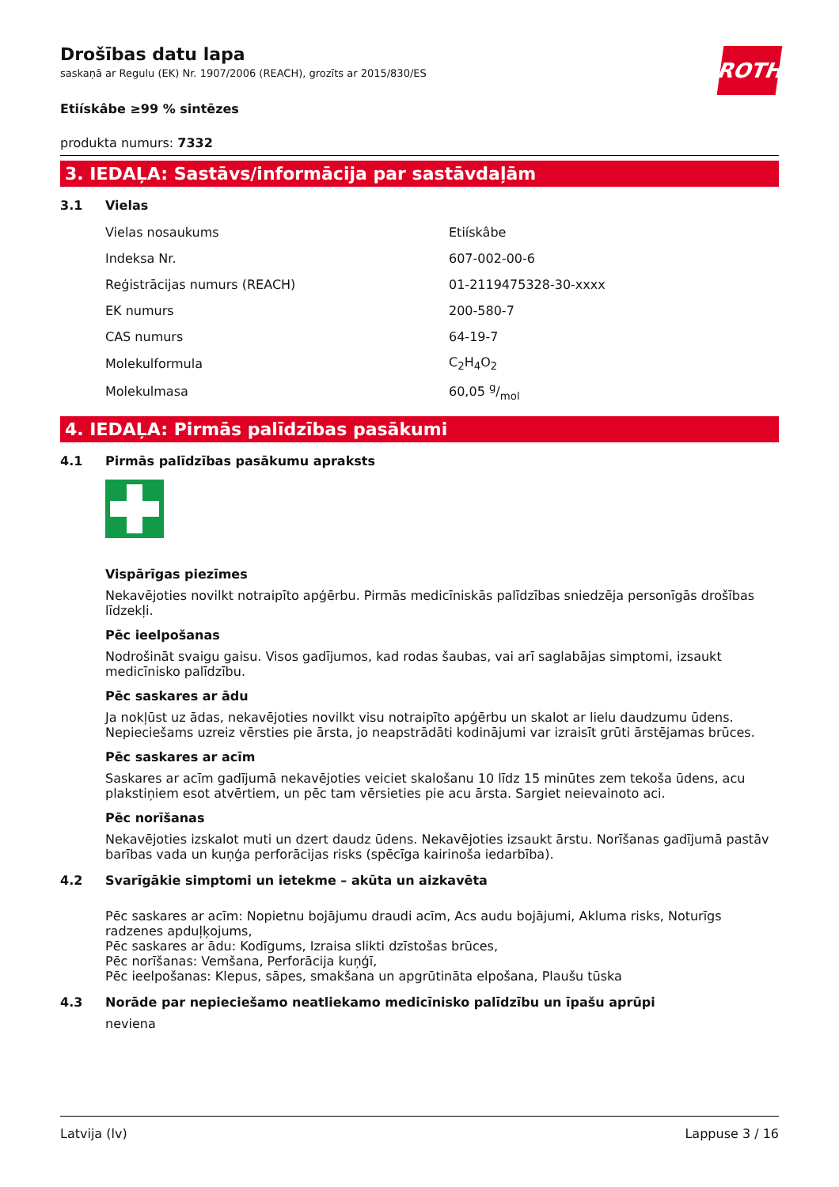ROTH
Drošības datu lapa
saskaņā ar Regulu (EK) Nr. 1907/2006 (REACH), grozīts ar 2015/830/ES
Etiískâbe ≥99 % sintēzes
produkta numurs: 7332
3. IEDAĻA: Sastāvs/informācija par sastāvdaļām
3.1 Vielas
| Vielas nosaukums | Etiískâbe |
| Indeksa Nr. | 607-002-00-6 |
| Reģistrācijas numurs (REACH) | 01-2119475328-30-xxxx |
| EK numurs | 200-580-7 |
| CAS numurs | 64-19-7 |
| Molekulformula | C<sub>2</sub>H<sub>4</sub>O<sub>2</sub> |
| Molekulmasa | 60,05 g/mol |
4. IEDAĻA: Pirmās palīdzības pasākumi
4.1 Pirmās palīdzības pasākumu apraksts
Vispārīgas piezīmes
Nekavējoties novilkt notraipīto apģērbu. Pirmās medicīniskās palīdzības sniedzēja personīgās drošības līdzekļi.
Pēc ieelpošanas
Nodrošināt svaigu gaisu. Visos gadījumos, kad rodas šaubas, vai arī saglabājas simptomi, izsaukt medicīnisko palīdzību.
Pēc saskares ar ādu
Ja nokļūst uz ādas, nekavējoties novilkt visu notraipīto apģērbu un skalot ar lielu daudzumu ūdens. Nepieciešams uzreiz vērsties pie ārsta, jo neapstrādāti kodinājumi var izraisīt grūti ārstējamas brūces.
Pēc saskares ar acīm
Saskares ar acīm gadījumā nekavējoties veiciet skalošanu 10 līdz 15 minūtes zem tekoša ūdens, acu plakstiņiem esot atvērtiem, un pēc tam vērsieties pie acu ārsta. Sargiet neievainoto aci.
Pēc norīšanas
Nekavējoties izskalot muti un dzert daudz ūdens. Nekavējoties izsaukt ārstu. Norīšanas gadījumā pastāv barības vada un kuņģa perforācijas risks (spēcīga kairinoša iedarbība).
4.2 Svarīgākie simptomi un ietekme – akūta un aizkavēta
Pēc saskares ar acīm: Nopietnu bojājumu draudi acīm, Acs audu bojājumi, Akluma risks, Noturīgs radzenes apduļķojums,
Pēc saskares ar ādu: Kodīgums, Izraisa slikti dzīstošas brūces,
Pēc norīšanas: Vemšana, Perforācija kuņģī,
Pēc ieelpošanas: Klepus, sāpes, smakšana un apgrūtināta elpošana, Plaušu tūska
4.3 Norāde par nepieciešamo neatliekamo medicīnisko palīdzību un īpašu aprūpi
neviena
Latvija (lv) Lappuse 3 / 16